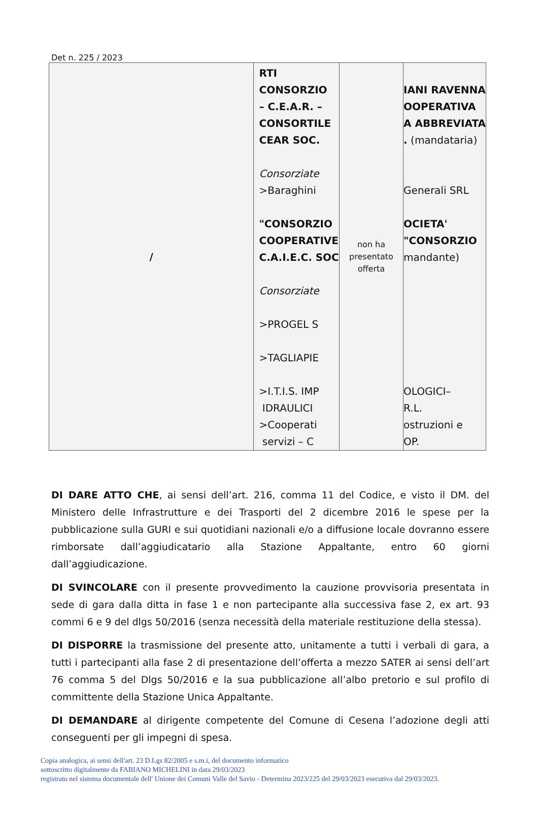Det n. 225 / 2023
| / | RTI CONSORZIO – C.E.A.R. – CONSORTILE CEAR SOC. Consorziate >Baraghini "CONSORZIO COOPERATIVE C.A.I.E.C. SOC Consorziate >PROGEL S >TAGLIAPIE >I.T.I.S. IMP IDRAULICI >Cooperati servizi – C | non ha presentato offerta | IANI RAVENNA OOPERATIVA A ABBREVIATA . (mandataria) Generali SRL OCIETA' "CONSORZIO mandante) OLOGICI– R.L. ostruzioni e OP. |
DI DARE ATTO CHE, ai sensi dell’art. 216, comma 11 del Codice, e visto il DM. del Ministero delle Infrastrutture e dei Trasporti del 2 dicembre 2016 le spese per la pubblicazione sulla GURI e sui quotidiani nazionali e/o a diffusione locale dovranno essere rimborsate dall’aggiudicatario alla Stazione Appaltante, entro 60 giorni dall’aggiudicazione.
DI SVINCOLARE con il presente provvedimento la cauzione provvisoria presentata in sede di gara dalla ditta in fase 1 e non partecipante alla successiva fase 2, ex art. 93 commi 6 e 9 del dlgs 50/2016 (senza necessità della materiale restituzione della stessa).
DI DISPORRE la trasmissione del presente atto, unitamente a tutti i verbali di gara, a tutti i partecipanti alla fase 2 di presentazione dell’offerta a mezzo SATER ai sensi dell’art 76 comma 5 del Dlgs 50/2016 e la sua pubblicazione all’albo pretorio e sul profilo di committente della Stazione Unica Appaltante.
DI DEMANDARE al dirigente competente del Comune di Cesena l’adozione degli atti conseguenti per gli impegni di spesa.
Copia analogica, ai sensi dell'art. 23 D.Lgs 82/2005 e s.m.i, del documento informatico
sottoscritto digitalmente da FABIANO MICHELINI in data 29/03/2023
registrato nel sistema documentale dell' Unione dei Comuni Valle del Savio - Determina 2023/225 del 29/03/2023 esecutiva dal 29/03/2023.